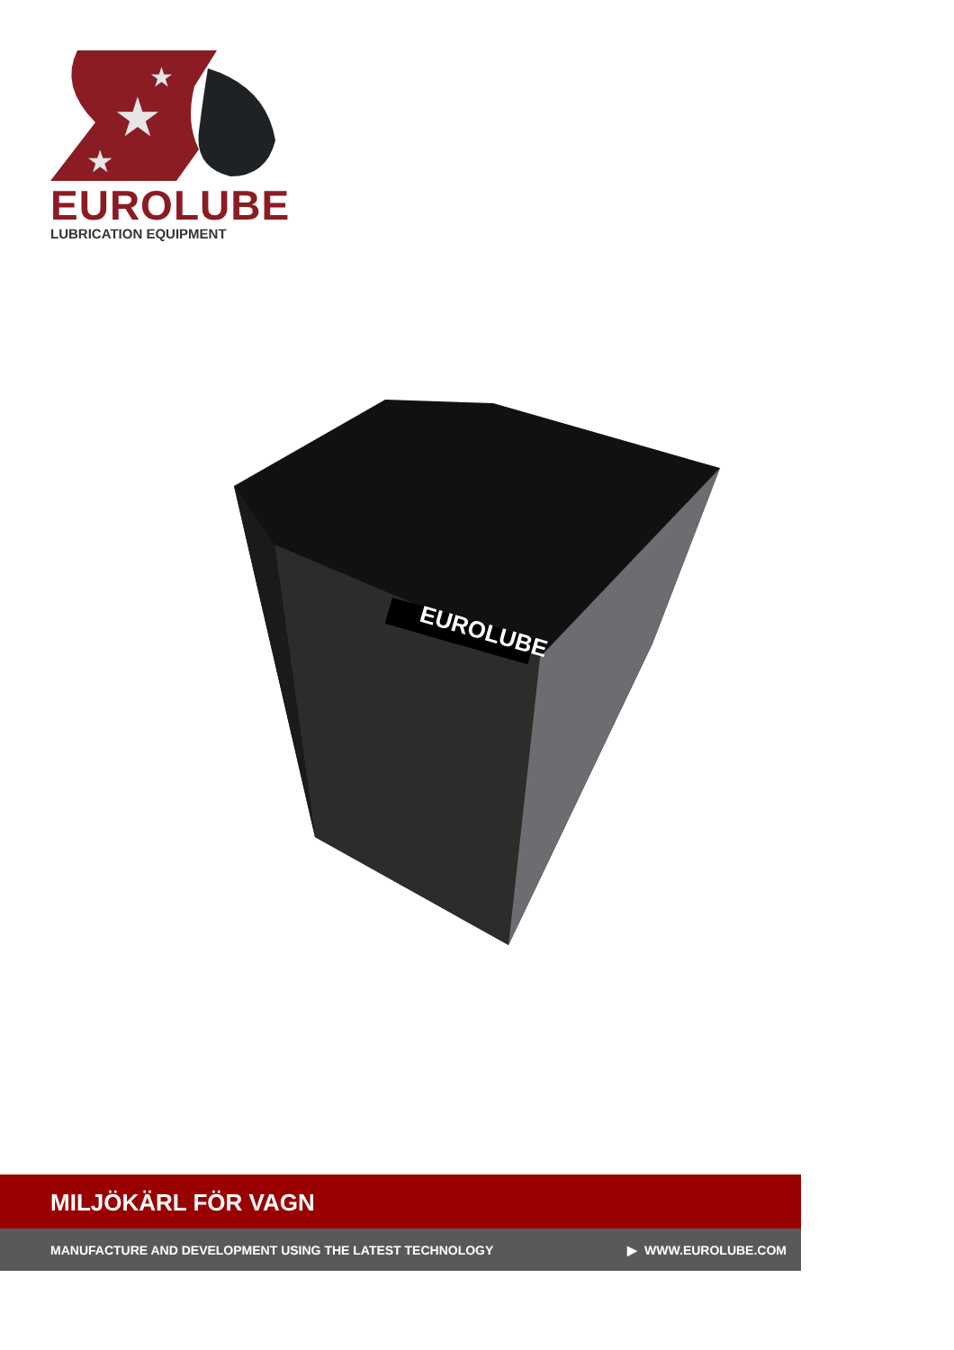★
★
★
EUROLUBE
LUBRICATION EQUIPMENT
EUROLUBE
MILJÖKÄRL FÖR VAGN
MANUFACTURE AND DEVELOPMENT USING THE LATEST TECHNOLOGY ▶ WWW.EUROLUBE.COM